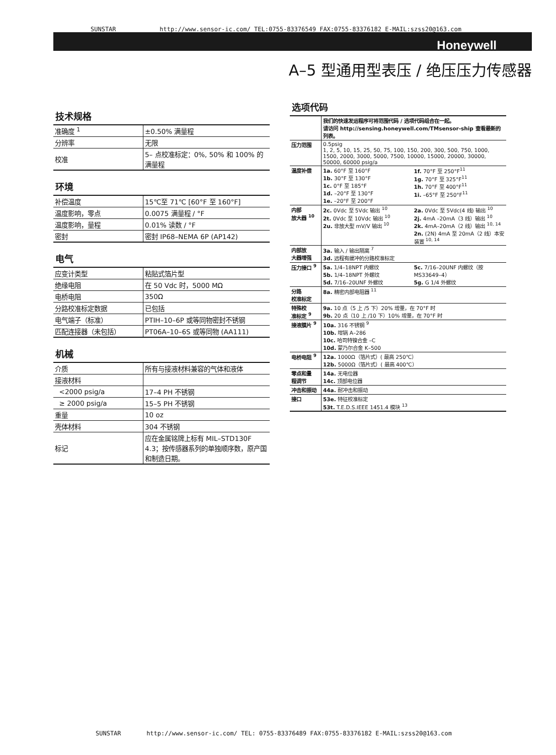SUNSTAR http://www.sensor-ic.com/ TEL:0755-83376549 FAX:0755-83376182 E-MAIL:szss20@163.com
Honeywell
A–5 型通用型表压 / 绝压压力传感器
技术规格
| 准确度 <sup>1</sup> | ±0.50% 满量程 |
| 分辨率 | 无限 |
| 校准 | 5– 点校准标定：0%, 50% 和 100% 的满量程 |
环境
| 补偿温度 | 15℃至 71℃ [60°F 至 160°F] |
| 温度影响，零点 | 0.0075 满量程 / °F |
| 温度影响，量程 | 0.01% 读数 / °F |
| 密封 | 密封 IP68–NEMA 6P (AP142) |
电气
| 应变计类型 | 粘贴式箔片型 |
| 绝缘电阻 | 在 50 Vdc 时，5000 MΩ |
| 电桥电阻 | 350Ω |
| 分路校准标定数据 | 已包括 |
| 电气端子（标准） | PTIH–10–6P 或等同物密封不锈钢 |
| 匹配连接器（未包括） | PT06A–10–6S 或等同物 (AA111) |
机械
| 介质 | 所有与接液材料兼容的气体和液体 |
| 接液材料 | |
| <2000 psig/a | 17–4 PH 不锈钢 |
| ≥ 2000 psig/a | 15–5 PH 不锈钢 |
| 重量 | 10 oz |
| 壳体材料 | 304 不锈钢 |
| 标记 | 应在金属铭牌上标有 MIL–STD130F 4.3；按传感器系列的单独顺序数，原产国和制造日期。 |
选项代码
| | 我们的快速发运程序可将范围代码 / 选项代码组合在一起。 请访问 http://sensing.honeywell.com/TMsensor-ship 查看最新的列表。 |
| 压力范围 | 0.5psig 1, 2, 5, 10, 15, 25, 50, 75, 100, 150, 200, 300, 500, 750, 1000, 1500, 2000, 3000, 5000, 7500, 10000, 15000, 20000, 30000, 50000, 60000 psig/a |
| 温度补偿 | 1a. 60°F 至 160°F 1b. 30°F 至 130°F 1c. 0°F 至 185°F 1d. –20°F 至 130°F 1e. –20°F 至 200°F 1f. 70°F 至 250°F<sup>11</sup> 1g. 70°F 至 325°F<sup>11</sup> 1h. 70°F 至 400°F<sup>11</sup> 1i. –65°F 至 250°F<sup>11</sup> |
| 内部 放大器 <sup>10</sup> | 2c. 0Vdc 至 5Vdc 输出 <sup>10</sup> 2t. 0Vdc 至 10Vdc 输出 <sup>10</sup> 2u. 非放大型 mV/V 输出 <sup>10</sup> 2a. 0Vdc 至 5Vdc(4 线) 输出 <sup>10</sup> 2j. 4mA –20mA（3 线）输出 <sup>10</sup> 2k. 4mA–20mA（2 线）输出 <sup>10, 14</sup> 2n. (2N) 4mA 至 20mA（2 线）本安装置 <sup>10, 14</sup> |
| 内部放 大器增强 | 3a. 输入 / 输出隔离 <sup>7</sup> 3d. 远程有缓冲的分路校准标定 |
| 压力接口 <sup>9</sup> | 5a. 1/4–18NPT 内螺纹 5b. 1/4–18NPT 外螺纹 5d. 7/16–20UNF 外螺纹 5c. 7/16–20UNF 内螺纹（按 MS33649–4） 5g. G 1/4 外螺纹 |
| 分路 校准标定 | 8a. 精密内部电阻器 <sup>11</sup> |
| 特殊校 准标定 <sup>9</sup> | 9a. 10 点（5 上 /5 下）20% 增量，在 70°F 时 9b. 20 点（10 上 /10 下）10% 增量，在 70°F 时 |
| 接液膜片 <sup>9</sup> | 10a. 316 不锈钢 <sup>9</sup> 10b. 坩锅 A–286 10c. 哈司特镍合金 –C 10d. 蒙乃尔合金 K–500 |
| 电桥电阻 <sup>9</sup> | 12a. 1000Ω（箔片式）( 最高 250℃） 12b. 5000Ω（箔片式）( 最高 400℃） |
| 零点和量 程调节 | 14a. 无电位器 14c. 顶部电位器 |
| 冲击和振动 | 44a. 耐冲击和振动 |
| 接口 | 53e. 特征校准标定 53t. T.E.D.S.IEEE 1451.4 模块 <sup>13</sup> |
SUNSTAR http://www.sensor-ic.com/ TEL: 0755-83376489 FAX:0755-83376182 E-MAIL:szss20@163.com